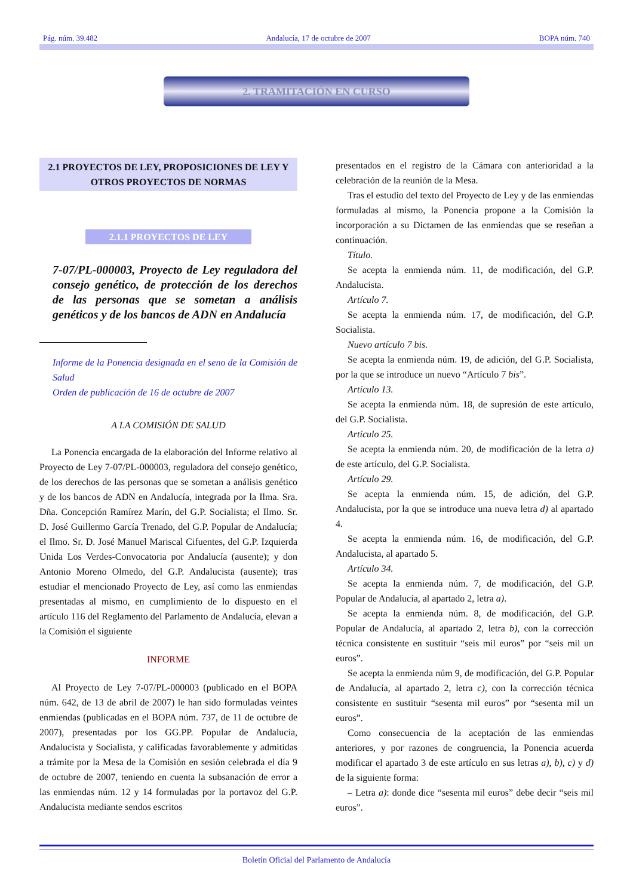Pág. núm. 39.482 Andalucía, 17 de octubre de 2007 BOPA núm. 740
2. TRAMITACIÓN EN CURSO
2.1 PROYECTOS DE LEY, PROPOSICIONES DE LEY Y OTROS PROYECTOS DE NORMAS
2.1.1 PROYECTOS DE LEY
7-07/PL-000003, Proyecto de Ley reguladora del consejo genético, de protección de los derechos de las personas que se sometan a análisis genéticos y de los bancos de ADN en Andalucía
Informe de la Ponencia designada en el seno de la Comisión de Salud
Orden de publicación de 16 de octubre de 2007
A LA COMISIÓN DE SALUD
La Ponencia encargada de la elaboración del Informe relativo al Proyecto de Ley 7-07/PL-000003, reguladora del consejo genético, de los derechos de las personas que se sometan a análisis genético y de los bancos de ADN en Andalucía, integrada por la Ilma. Sra. Dña. Concepción Ramírez Marín, del G.P. Socialista; el Ilmo. Sr. D. José Guillermo García Trenado, del G.P. Popular de Andalucía; el Ilmo. Sr. D. José Manuel Mariscal Cifuentes, del G.P. Izquierda Unida Los Verdes-Convocatoria por Andalucía (ausente); y don Antonio Moreno Olmedo, del G.P. Andalucista (ausente); tras estudiar el mencionado Proyecto de Ley, así como las enmiendas presentadas al mismo, en cumplimiento de lo dispuesto en el artículo 116 del Reglamento del Parlamento de Andalucía, elevan a la Comisión el siguiente
INFORME
Al Proyecto de Ley 7-07/PL-000003 (publicado en el BOPA núm. 642, de 13 de abril de 2007) le han sido formuladas veintes enmiendas (publicadas en el BOPA núm. 737, de 11 de octubre de 2007), presentadas por los GG.PP. Popular de Andalucía, Andalucista y Socialista, y calificadas favorablemente y admitidas a trámite por la Mesa de la Comisión en sesión celebrada el día 9 de octubre de 2007, teniendo en cuenta la subsanación de error a las enmiendas núm. 12 y 14 formuladas por la portavoz del G.P. Andalucista mediante sendos escritos
presentados en el registro de la Cámara con anterioridad a la celebración de la reunión de la Mesa.
Tras el estudio del texto del Proyecto de Ley y de las enmiendas formuladas al mismo, la Ponencia propone a la Comisión la incorporación a su Dictamen de las enmiendas que se reseñan a continuación.
Título.
Se acepta la enmienda núm. 11, de modificación, del G.P. Andalucista.
Artículo 7.
Se acepta la enmienda núm. 17, de modificación, del G.P. Socialista.
Nuevo artículo 7 bis.
Se acepta la enmienda núm. 19, de adición, del G.P. Socialista, por la que se introduce un nuevo “Artículo 7 bis”.
Artículo 13.
Se acepta la enmienda núm. 18, de supresión de este artículo, del G.P. Socialista.
Artículo 25.
Se acepta la enmienda núm. 20, de modificación de la letra a) de este artículo, del G.P. Socialista.
Artículo 29.
Se acepta la enmienda núm. 15, de adición, del G.P. Andalucista, por la que se introduce una nueva letra d) al apartado 4.
Se acepta la enmienda núm. 16, de modificación, del G.P. Andalucista, al apartado 5.
Artículo 34.
Se acepta la enmienda núm. 7, de modificación, del G.P. Popular de Andalucía, al apartado 2, letra a).
Se acepta la enmienda núm. 8, de modificación, del G.P. Popular de Andalucía, al apartado 2, letra b), con la corrección técnica consistente en sustituir “seis mil euros” por “seis mil un euros”.
Se acepta la enmienda núm 9, de modificación, del G.P. Popular de Andalucía, al apartado 2, letra c), con la corrección técnica consistente en sustituir “sesenta mil euros” por “sesenta mil un euros”.
Como consecuencia de la aceptación de las enmiendas anteriores, y por razones de congruencia, la Ponencia acuerda modificar el apartado 3 de este artículo en sus letras a), b), c) y d) de la siguiente forma:
– Letra a): donde dice “sesenta mil euros” debe decir “seis mil euros”.
Boletín Oficial del Parlamento de Andalucía